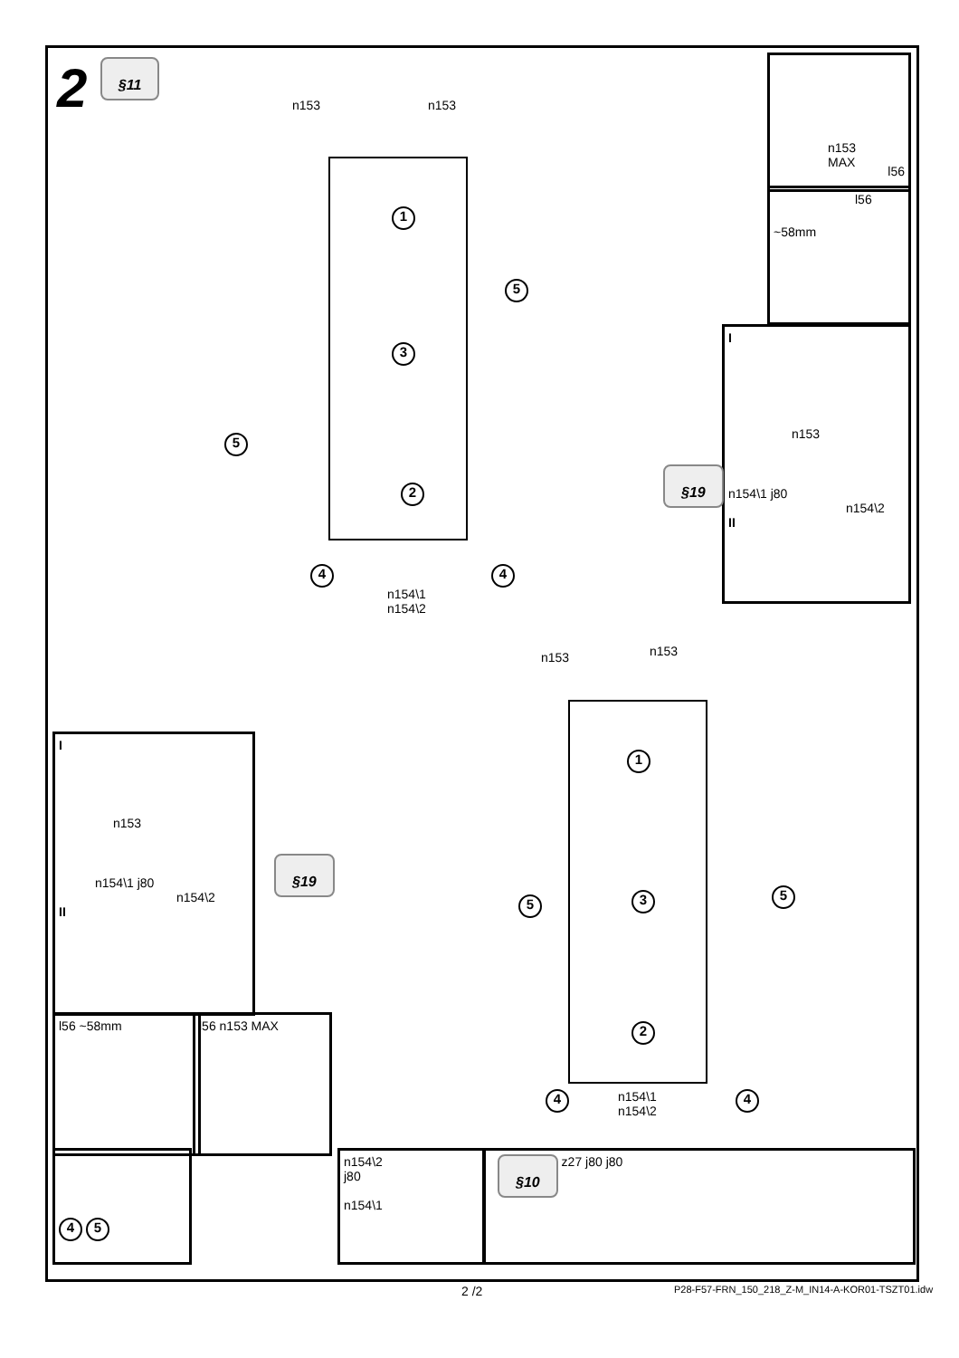2 §11
n153 n153
1
3
2
5
5
4 4
n154\1
n154\2
n153
MAX
l56
l56
~58mm
I
n153
n154\1 j80
n154\2
II
§19
n153 n153
1
3
2
5
5
4 4
n154\1
n154\2
I
n153
n154\1 j80
n154\2
II
§19
l56 ~58mm l56 n153 MAX
4 5
n154\2
j80
n154\1
§10 z27 j80 j80
2 /2
P28-F57-FRN_150_218_Z-M_IN14-A-KOR01-TSZT01.idw